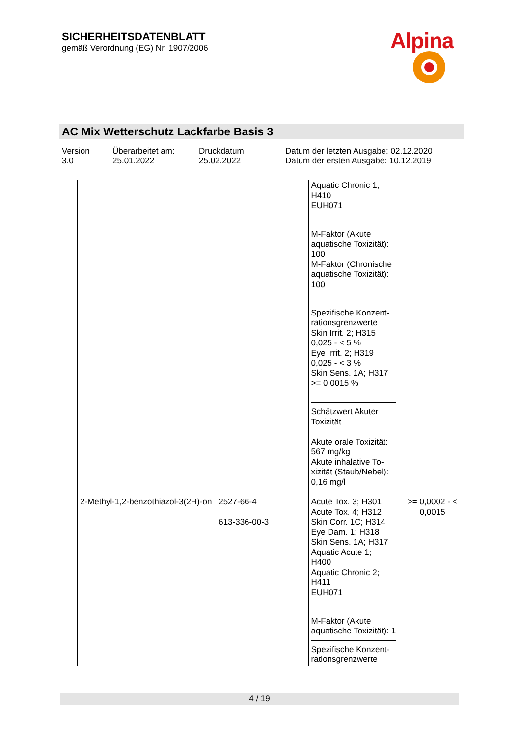SICHERHEITSDATENBLATT
gemäß Verordnung (EG) Nr. 1907/2006
Alpina
AC Mix Wetterschutz Lackfarbe Basis 3
Version
3.0
Überarbeitet am:
25.01.2022
Druckdatum
25.02.2022
Datum der letzten Ausgabe: 02.12.2020
Datum der ersten Ausgabe: 10.12.2019
| | | Aquatic Chronic 1; H410 EUH071 M-Faktor (Akute aquatische Toxizität): 100 M-Faktor (Chronische aquatische Toxizität): 100 Spezifische Konzent-rationsgrenzwerte Skin Irrit. 2; H315 0,025 - < 5 % Eye Irrit. 2; H319 0,025 - < 3 % Skin Sens. 1A; H317 >= 0,0015 % Schätzwert Akuter Toxizität Akute orale Toxizität: 567 mg/kg Akute inhalative To-xizität (Staub/Nebel): 0,16 mg/l | |
| 2-Methyl-1,2-benzothiazol-3(2H)-on | 2527-66-4 613-336-00-3 | Acute Tox. 3; H301 Acute Tox. 4; H312 Skin Corr. 1C; H314 Eye Dam. 1; H318 Skin Sens. 1A; H317 Aquatic Acute 1; H400 Aquatic Chronic 2; H411 EUH071 M-Faktor (Akute aquatische Toxizität): 1 Spezifische Konzent-rationsgrenzwerte | >= 0,0002 - < 0,0015 |
4 / 19